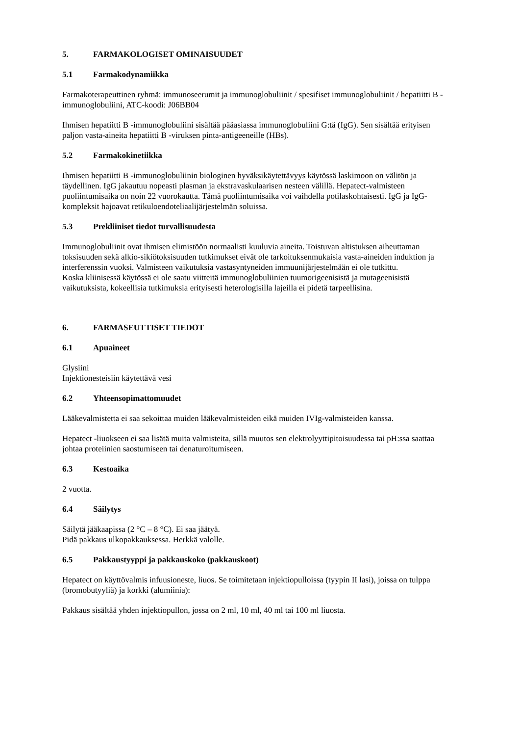5. FARMAKOLOGISET OMINAISUUDET
5.1 Farmakodynamiikka
Farmakoterapeuttinen ryhmä: immunoseerumit ja immunoglobuliinit / spesifiset immunoglobuliinit / hepatiitti B -immunoglobuliini, ATC-koodi: J06BB04
Ihmisen hepatiitti B -immunoglobuliini sisältää pääasiassa immunoglobuliini G:tä (IgG). Sen sisältää erityisen paljon vasta-aineita hepatiitti B -viruksen pinta-antigeeneille (HBs).
5.2 Farmakokinetiikka
Ihmisen hepatiitti B -immunoglobuliinin biologinen hyväksikäytettävyys käytössä laskimoon on välitön ja täydellinen. IgG jakautuu nopeasti plasman ja ekstravaskulaarisen nesteen välillä. Hepatect-valmisteen puoliintumisaika on noin 22 vuorokautta. Tämä puoliintumisaika voi vaihdella potilaskohtaisesti. IgG ja IgG-kompleksit hajoavat retikuloendoteliaalijärjestelmän soluissa.
5.3 Prekliiniset tiedot turvallisuudesta
Immunoglobuliinit ovat ihmisen elimistöön normaalisti kuuluvia aineita. Toistuvan altistuksen aiheuttaman toksisuuden sekä alkio-sikiötoksisuuden tutkimukset eivät ole tarkoituksenmukaisia vasta-aineiden induktion ja interferenssin vuoksi. Valmisteen vaikutuksia vastasyntyneiden immuunijärjestelmään ei ole tutkittu.
Koska kliinisessä käytössä ei ole saatu viitteitä immunoglobuliinien tuumorigeenisistä ja mutageenisistä vaikutuksista, kokeellisia tutkimuksia erityisesti heterologisilla lajeilla ei pidetä tarpeellisina.
6. FARMASEUTTISET TIEDOT
6.1 Apuaineet
Glysiini
Injektionesteisiin käytettävä vesi
6.2 Yhteensopimattomuudet
Lääkevalmistetta ei saa sekoittaa muiden lääkevalmisteiden eikä muiden IVIg-valmisteiden kanssa.
Hepatect -liuokseen ei saa lisätä muita valmisteita, sillä muutos sen elektrolyyttipitoisuudessa tai pH:ssa saattaa johtaa proteiinien saostumiseen tai denaturoitumiseen.
6.3 Kestoaika
2 vuotta.
6.4 Säilytys
Säilytä jääkaapissa (2 °C – 8 °C). Ei saa jäätyä.
Pidä pakkaus ulkopakkauksessa. Herkkä valolle.
6.5 Pakkaustyyppi ja pakkauskoko (pakkauskoot)
Hepatect on käyttövalmis infuusioneste, liuos. Se toimitetaan injektiopulloissa (tyypin II lasi), joissa on tulppa (bromobutyyliä) ja korkki (alumiinia):
Pakkaus sisältää yhden injektiopullon, jossa on 2 ml, 10 ml, 40 ml tai 100 ml liuosta.